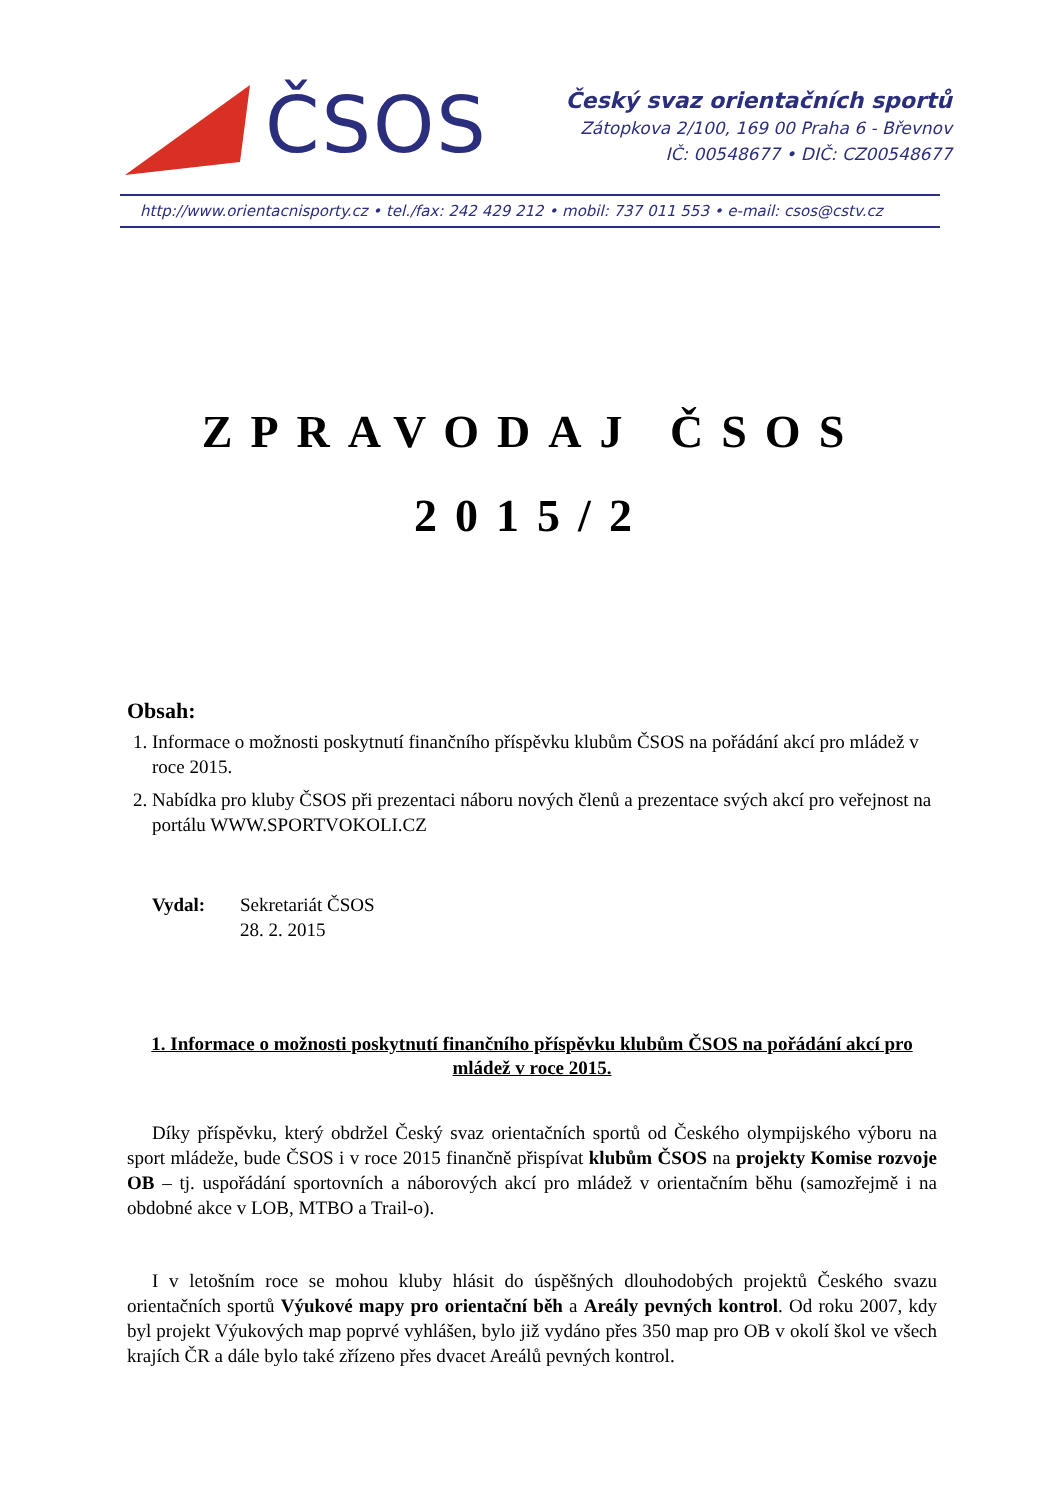ČSOS
Český svaz orientačních sportů
Zátopkova 2/100, 169 00 Praha 6 - Břevnov
IČ: 00548677 • DIČ: CZ00548677
http://www.orientacnisporty.cz • tel./fax: 242 429 212 • mobil: 737 011 553 • e-mail: csos@cstv.cz
ZPRAVODAJ ČSOS
2015/2
Obsah:
1. Informace o možnosti poskytnutí finančního příspěvku klubům ČSOS na pořádání akcí pro mládež v roce 2015.
2. Nabídka pro kluby ČSOS při prezentaci náboru nových členů a prezentace svých akcí pro veřejnost na portálu WWW.SPORTVOKOLI.CZ
Vydal: Sekretariát ČSOS
28. 2. 2015
1. Informace o možnosti poskytnutí finančního příspěvku klubům ČSOS na pořádání akcí pro mládež v roce 2015.
Díky příspěvku, který obdržel Český svaz orientačních sportů od Českého olympijského výboru na sport mládeže, bude ČSOS i v roce 2015 finančně přispívat klubům ČSOS na projekty Komise rozvoje OB – tj. uspořádání sportovních a náborových akcí pro mládež v orientačním běhu (samozřejmě i na obdobné akce v LOB, MTBO a Trail-o).
I v letošním roce se mohou kluby hlásit do úspěšných dlouhodobých projektů Českého svazu orientačních sportů Výukové mapy pro orientační běh a Areály pevných kontrol. Od roku 2007, kdy byl projekt Výukových map poprvé vyhlášen, bylo již vydáno přes 350 map pro OB v okolí škol ve všech krajích ČR a dále bylo také zřízeno přes dvacet Areálů pevných kontrol.